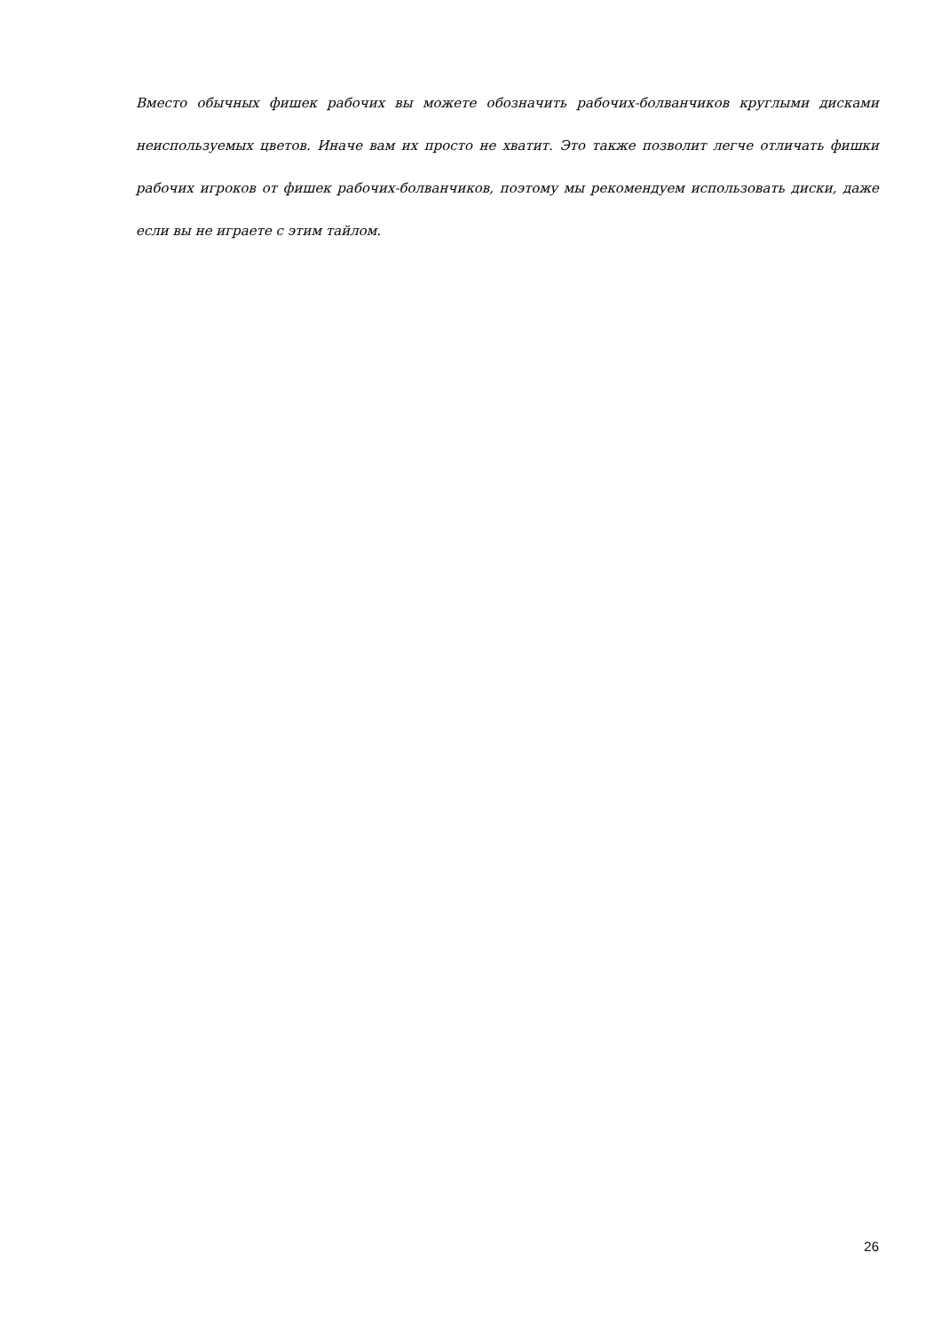Вместо обычных фишек рабочих вы можете обозначить рабочих-болванчиков круглыми дисками неиспользуемых цветов. Иначе вам их просто не хватит. Это также позволит легче отличать фишки рабочих игроков от фишек рабочих-болванчиков, поэтому мы рекомендуем использовать диски, даже если вы не играете с этим тайлом.
26